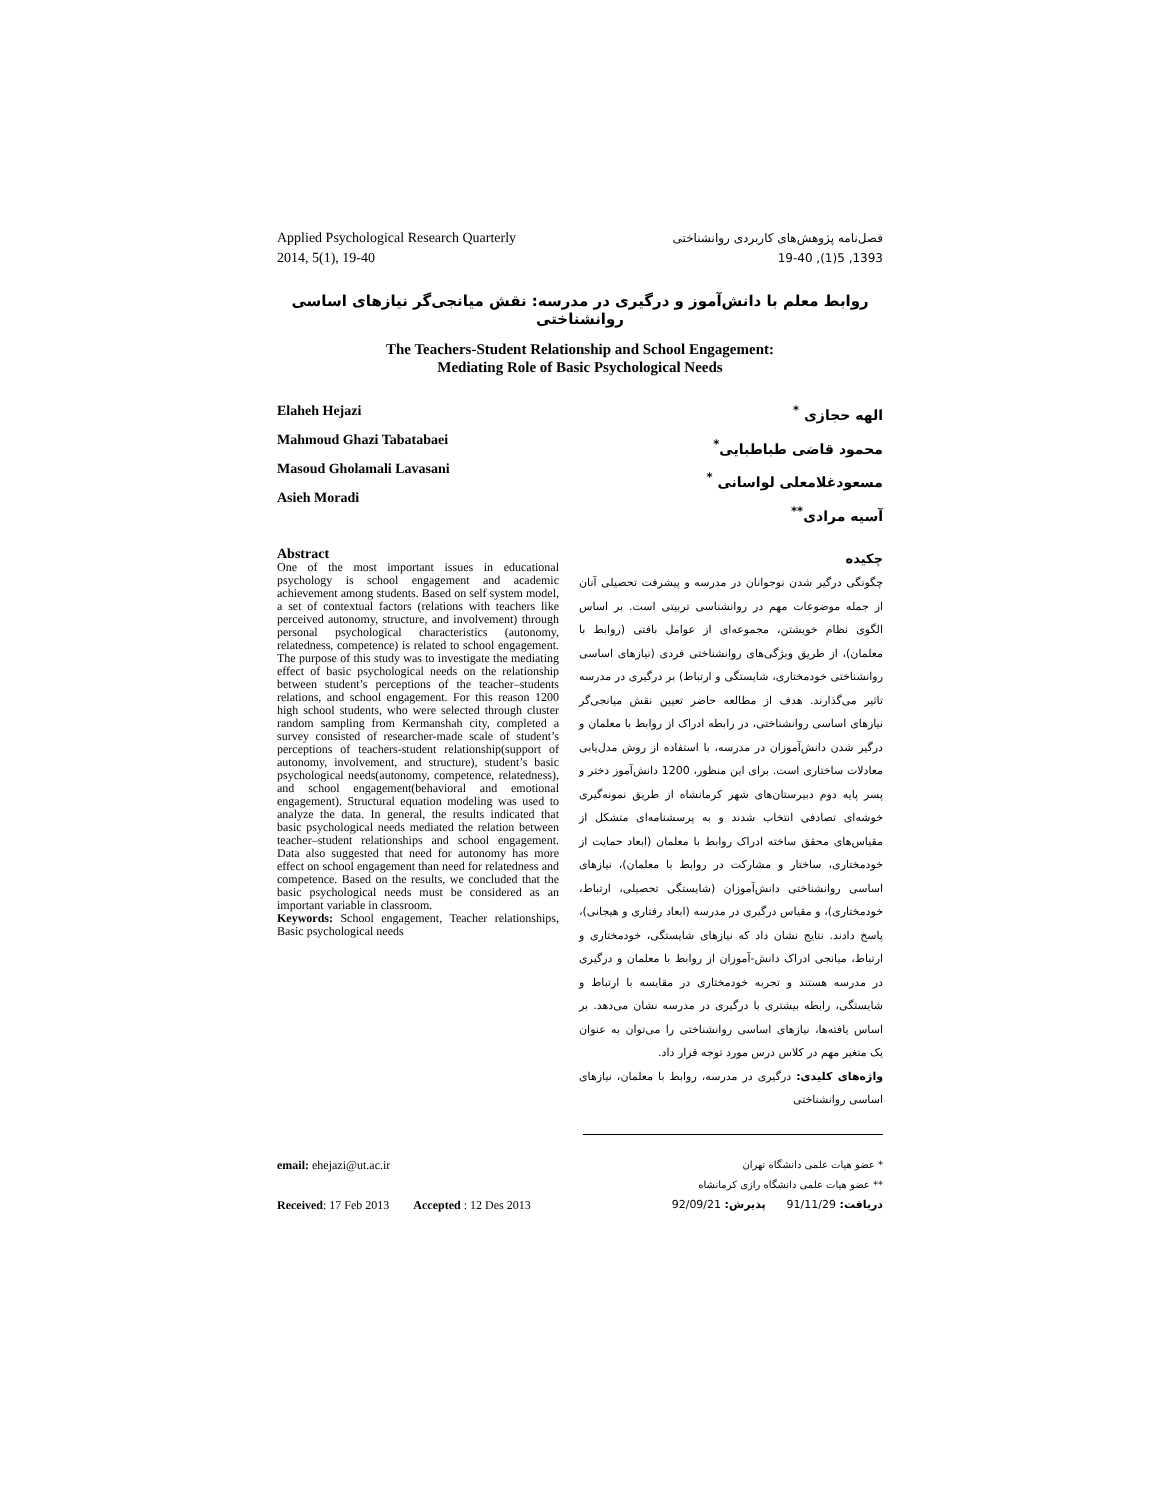Applied Psychological Research Quarterly
2014, 5(1), 19-40
فصل‌نامه پژوهش‌های کاربردی روانشناختی
1393, 5(1), 19-40
روابط معلم با دانش‌آموز و درگیری در مدرسه: نقش میانجی‌گر نیازهای اساسی روانشناختی
The Teachers-Student Relationship and School Engagement:
Mediating Role of Basic Psychological Needs
Elaheh Hejazi
Mahmoud Ghazi Tabatabaei
Masoud Gholamali Lavasani
Asieh Moradi
الهه حجازی <sup>*</sup>
محمود قاضی طباطبایی<sup>*</sup>
مسعودغلامعلی لواسانی <sup>*</sup>
آسیه مرادی<sup>**</sup>
Abstract
One of the most important issues in educational psychology is school engagement and academic achievement among students. Based on self system model, a set of contextual factors (relations with teachers like perceived autonomy, structure, and involvement) through personal psychological characteristics (autonomy, relatedness, competence) is related to school engagement. The purpose of this study was to investigate the mediating effect of basic psychological needs on the relationship between student’s perceptions of the teacher–students relations, and school engagement. For this reason 1200 high school students, who were selected through cluster random sampling from Kermanshah city, completed a survey consisted of researcher-made scale of student’s perceptions of teachers-student relationship(support of autonomy, involvement, and structure), student’s basic psychological needs(autonomy, competence, relatedness), and school engagement(behavioral and emotional engagement). Structural equation modeling was used to analyze the data. In general, the results indicated that basic psychological needs mediated the relation between teacher–student relationships and school engagement. Data also suggested that need for autonomy has more effect on school engagement than need for relatedness and competence. Based on the results, we concluded that the basic psychological needs must be considered as an important variable in classroom.
Keywords: School engagement, Teacher relationships, Basic psychological needs
چکیده
چگونگی درگیر شدن نوجوانان در مدرسه و پیشرفت تحصیلی آنان از جمله موضوعات مهم در روانشناسی تربیتی است. بر اساس الگوی نظام خویشتن، مجموعه‌ای از عوامل بافتی (روابط با معلمان)، از طریق ویژگی‌های روانشناختی فردی (نیازهای اساسی روانشناختی خودمختاری، شایستگی و ارتباط) بر درگیری در مدرسه تاثیر می‌گذارند. هدف از مطالعه حاضر تعیین نقش میانجی‌گر نیازهای اساسی روانشناختی، در رابطه ادراک از روابط با معلمان و درگیر شدن دانش‌آموزان در مدرسه، با استفاده از روش مدل‌یابی معادلات ساختاری است. برای این منظور، 1200 دانش‌آموز دختر و پسر پایه دوم دبیرستان‌های شهر کرمانشاه از طریق نمونه‌گیری خوشه‌ای تصادفی انتخاب شدند و به پرسشنامه‌ای متشکل از مقیاس‌های محقق ساخته ادراک روابط با معلمان (ابعاد حمایت از خودمختاری، ساختار و مشارکت در روابط با معلمان)، نیازهای اساسی روانشناختی دانش‌آموزان (شایستگی تحصیلی، ارتباط، خودمختاری)، و مقیاس درگیری در مدرسه (ابعاد رفتاری و هیجانی)، پاسخ دادند. نتایج نشان داد که نیازهای شایستگی، خودمختاری و ارتباط، میانجی ادراک دانش-آموزان از روابط با معلمان و درگیری در مدرسه هستند و تجربه خودمختاری در مقایسه با ارتباط و شایستگی، رابطه بیشتری با درگیری در مدرسه نشان می‌دهد. بر اساس یافته‌ها، نیازهای اساسی روانشناختی را می‌توان به عنوان یک متغیر مهم در کلاس درس مورد توجه قرار داد.
واژه‌های کلیدی: درگیری در مدرسه، روابط با معلمان، نیازهای اساسی روانشناختی
email: ehejazi@ut.ac.ir
* عضو هیات علمی دانشگاه تهران
** عضو هیات علمی دانشگاه رازی کرمانشاه
Received: 17 Feb 2013 Accepted : 12 Des 2013
دریافت: 91/11/29 پذیرش: 92/09/21